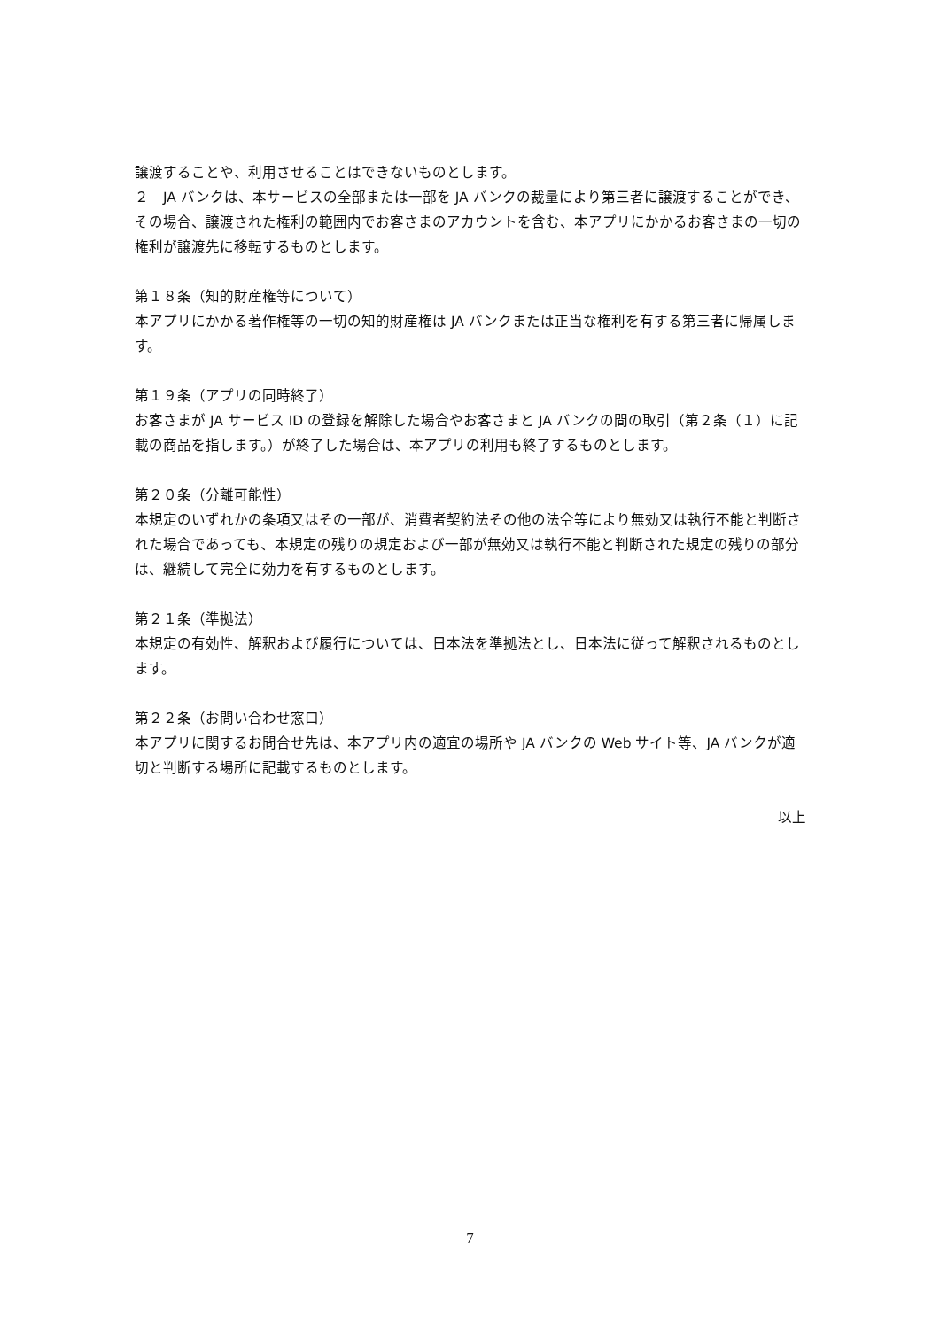譲渡することや、利用させることはできないものとします。
２　JA バンクは、本サービスの全部または一部を JA バンクの裁量により第三者に譲渡することができ、その場合、譲渡された権利の範囲内でお客さまのアカウントを含む、本アプリにかかるお客さまの一切の権利が譲渡先に移転するものとします。
第１８条（知的財産権等について）
本アプリにかかる著作権等の一切の知的財産権は JA バンクまたは正当な権利を有する第三者に帰属します。
第１９条（アプリの同時終了）
お客さまが JA サービス ID の登録を解除した場合やお客さまと JA バンクの間の取引（第２条（１）に記載の商品を指します。）が終了した場合は、本アプリの利用も終了するものとします。
第２０条（分離可能性）
本規定のいずれかの条項又はその一部が、消費者契約法その他の法令等により無効又は執行不能と判断された場合であっても、本規定の残りの規定および一部が無効又は執行不能と判断された規定の残りの部分は、継続して完全に効力を有するものとします。
第２１条（準拠法）
本規定の有効性、解釈および履行については、日本法を準拠法とし、日本法に従って解釈されるものとします。
第２２条（お問い合わせ窓口）
本アプリに関するお問合せ先は、本アプリ内の適宜の場所や JA バンクの Web サイト等、JA バンクが適切と判断する場所に記載するものとします。
以上
7